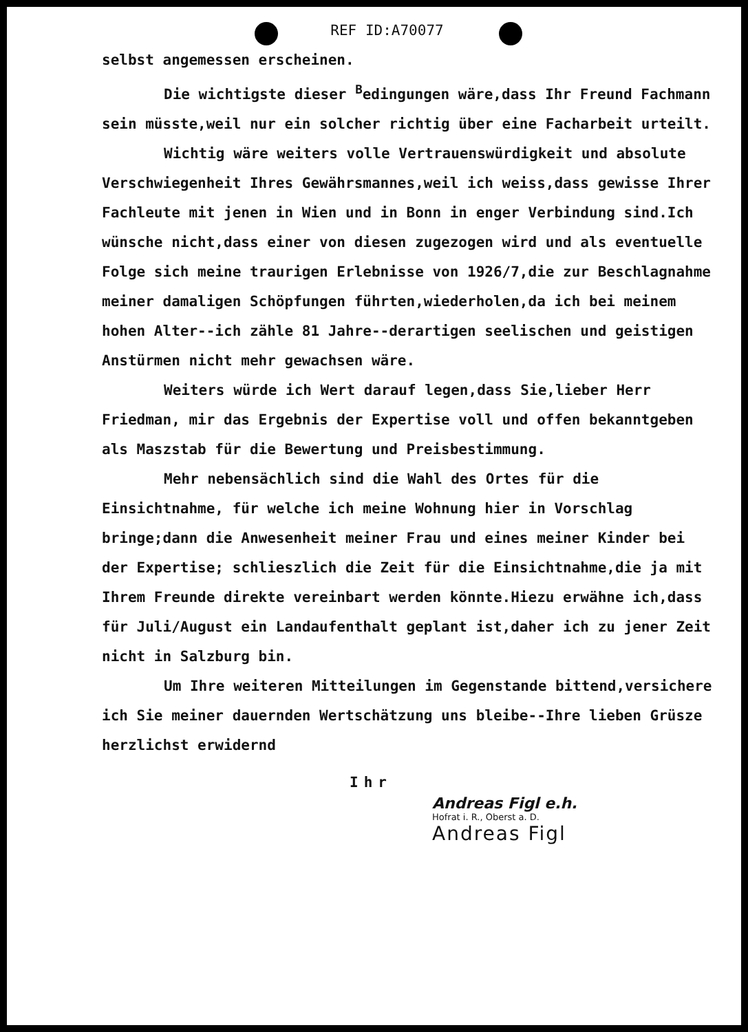REF ID:A70077
selbst angemessen erscheinen.
Die wichtigste dieser <sup>B</sup>edingungen wäre,dass Ihr Freund Fachmann sein müsste,weil nur ein solcher richtig über eine Facharbeit urteilt.
Wichtig wäre weiters volle Vertrauenswürdigkeit und absolute Verschwiegenheit Ihres Gewährsmannes,weil ich weiss,dass gewisse Ihrer Fachleute mit jenen in Wien und in Bonn in enger Verbindung sind.Ich wünsche nicht,dass einer von diesen zugezogen wird und als eventuelle Folge sich meine traurigen Erlebnisse von 1926/7,die zur Beschlagnahme meiner damaligen Schöpfungen führten,wiederholen,da ich bei meinem hohen Alter--ich zähle 81 Jahre--derartigen seelischen und geistigen Anstürmen nicht mehr gewachsen wäre.
Weiters würde ich Wert darauf legen,dass Sie,lieber Herr Friedman, mir das Ergebnis der Expertise voll und offen bekanntgeben als Maszstab für die Bewertung und Preisbestimmung.
Mehr nebensächlich sind die Wahl des Ortes für die Einsichtnahme, für welche ich meine Wohnung hier in Vorschlag bringe;dann die Anwesenheit meiner Frau und eines meiner Kinder bei der Expertise; schlieszlich die Zeit für die Einsichtnahme,die ja mit Ihrem Freunde direkte vereinbart werden könnte.Hiezu erwähne ich,dass für Juli/August ein Landaufenthalt geplant ist,daher ich zu jener Zeit nicht in Salzburg bin.
Um Ihre weiteren Mitteilungen im Gegenstande bittend,versichere ich Sie meiner dauernden Wertschätzung uns bleibe--Ihre lieben Grüsze herzlichst erwidernd
Ihr
Andreas Figl e.h.
Hofrat i. R., Oberst a. D.
Andreas Figl